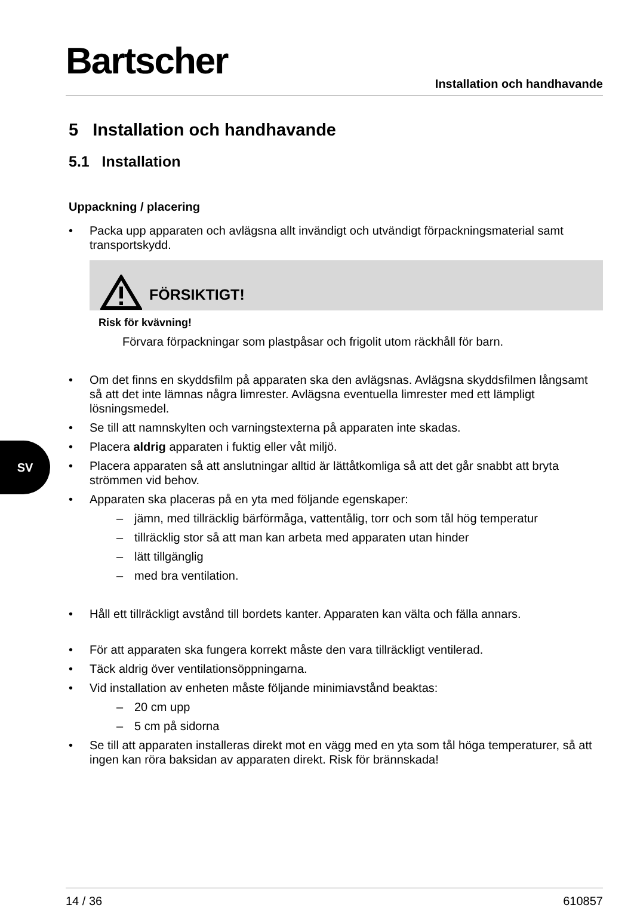SV
Bartscher
Installation och handhavande
5 Installation och handhavande
5.1 Installation
Uppackning / placering
• Packa upp apparaten och avlägsna allt invändigt och utvändigt förpackningsmaterial samt transportskydd.
FÖRSIKTIGT!
Risk för kvävning!
Förvara förpackningar som plastpåsar och frigolit utom räckhåll för barn.
• Om det finns en skyddsfilm på apparaten ska den avlägsnas. Avlägsna skyddsfilmen långsamt så att det inte lämnas några limrester. Avlägsna eventuella limrester med ett lämpligt lösningsmedel.
• Se till att namnskylten och varningstexterna på apparaten inte skadas.
• Placera aldrig apparaten i fuktig eller våt miljö.
• Placera apparaten så att anslutningar alltid är lättåtkomliga så att det går snabbt att bryta strömmen vid behov.
• Apparaten ska placeras på en yta med följande egenskaper:
– jämn, med tillräcklig bärförmåga, vattentålig, torr och som tål hög temperatur
– tillräcklig stor så att man kan arbeta med apparaten utan hinder
– lätt tillgänglig
– med bra ventilation.
• Håll ett tillräckligt avstånd till bordets kanter. Apparaten kan välta och fälla annars.
• För att apparaten ska fungera korrekt måste den vara tillräckligt ventilerad.
• Täck aldrig över ventilationsöppningarna.
• Vid installation av enheten måste följande minimiavstånd beaktas:
– 20 cm upp
– 5 cm på sidorna
• Se till att apparaten installeras direkt mot en vägg med en yta som tål höga temperaturer, så att ingen kan röra baksidan av apparaten direkt. Risk för brännskada!
14 / 36 610857